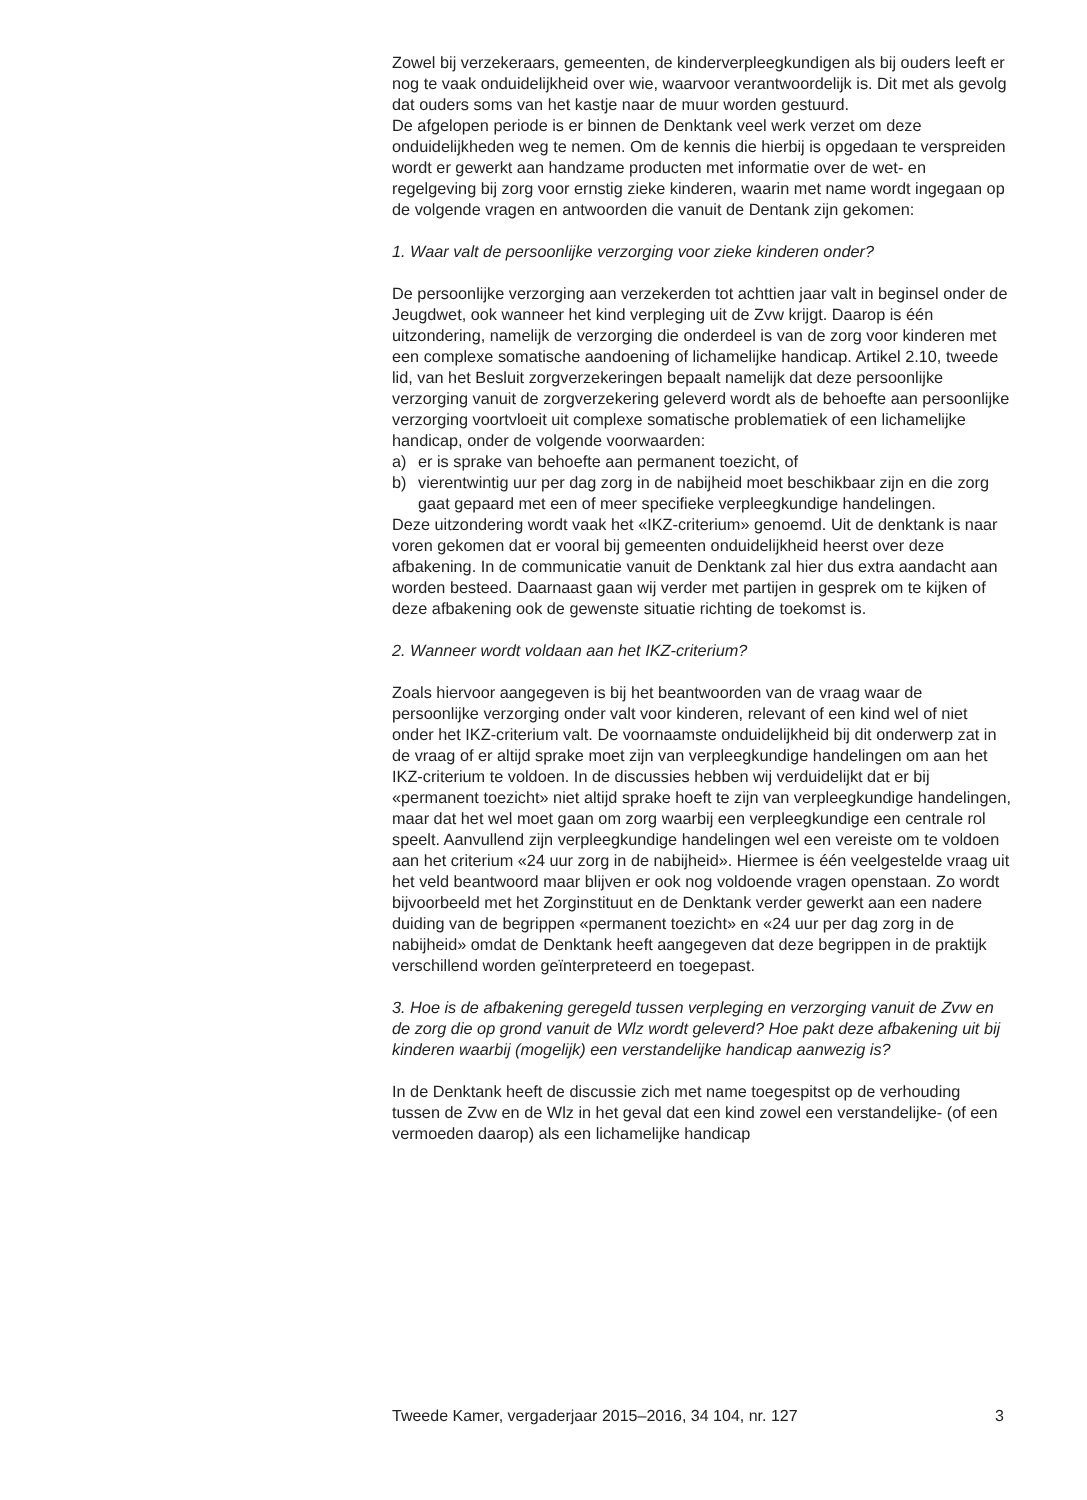Zowel bij verzekeraars, gemeenten, de kinderverpleegkundigen als bij ouders leeft er nog te vaak onduidelijkheid over wie, waarvoor verantwoordelijk is. Dit met als gevolg dat ouders soms van het kastje naar de muur worden gestuurd.
De afgelopen periode is er binnen de Denktank veel werk verzet om deze onduidelijkheden weg te nemen. Om de kennis die hierbij is opgedaan te verspreiden wordt er gewerkt aan handzame producten met informatie over de wet- en regelgeving bij zorg voor ernstig zieke kinderen, waarin met name wordt ingegaan op de volgende vragen en antwoorden die vanuit de Dentank zijn gekomen:
1. Waar valt de persoonlijke verzorging voor zieke kinderen onder?
De persoonlijke verzorging aan verzekerden tot achttien jaar valt in beginsel onder de Jeugdwet, ook wanneer het kind verpleging uit de Zvw krijgt. Daarop is één uitzondering, namelijk de verzorging die onderdeel is van de zorg voor kinderen met een complexe somatische aandoening of lichamelijke handicap. Artikel 2.10, tweede lid, van het Besluit zorgverzekeringen bepaalt namelijk dat deze persoonlijke verzorging vanuit de zorgverzekering geleverd wordt als de behoefte aan persoonlijke verzorging voortvloeit uit complexe somatische problematiek of een lichamelijke handicap, onder de volgende voorwaarden:
a) er is sprake van behoefte aan permanent toezicht, of
b) vierentwintig uur per dag zorg in de nabijheid moet beschikbaar zijn en die zorg gaat gepaard met een of meer specifieke verpleegkundige handelingen.
Deze uitzondering wordt vaak het «IKZ-criterium» genoemd. Uit de denktank is naar voren gekomen dat er vooral bij gemeenten onduidelijkheid heerst over deze afbakening. In de communicatie vanuit de Denktank zal hier dus extra aandacht aan worden besteed. Daarnaast gaan wij verder met partijen in gesprek om te kijken of deze afbakening ook de gewenste situatie richting de toekomst is.
2. Wanneer wordt voldaan aan het IKZ-criterium?
Zoals hiervoor aangegeven is bij het beantwoorden van de vraag waar de persoonlijke verzorging onder valt voor kinderen, relevant of een kind wel of niet onder het IKZ-criterium valt. De voornaamste onduidelijkheid bij dit onderwerp zat in de vraag of er altijd sprake moet zijn van verpleegkundige handelingen om aan het IKZ-criterium te voldoen. In de discussies hebben wij verduidelijkt dat er bij «permanent toezicht» niet altijd sprake hoeft te zijn van verpleegkundige handelingen, maar dat het wel moet gaan om zorg waarbij een verpleegkundige een centrale rol speelt. Aanvullend zijn verpleegkundige handelingen wel een vereiste om te voldoen aan het criterium «24 uur zorg in de nabijheid». Hiermee is één veelgestelde vraag uit het veld beantwoord maar blijven er ook nog voldoende vragen openstaan. Zo wordt bijvoorbeeld met het Zorginstituut en de Denktank verder gewerkt aan een nadere duiding van de begrippen «permanent toezicht» en «24 uur per dag zorg in de nabijheid» omdat de Denktank heeft aangegeven dat deze begrippen in de praktijk verschillend worden geïnterpreteerd en toegepast.
3. Hoe is de afbakening geregeld tussen verpleging en verzorging vanuit de Zvw en de zorg die op grond vanuit de Wlz wordt geleverd? Hoe pakt deze afbakening uit bij kinderen waarbij (mogelijk) een verstandelijke handicap aanwezig is?
In de Denktank heeft de discussie zich met name toegespitst op de verhouding tussen de Zvw en de Wlz in het geval dat een kind zowel een verstandelijke- (of een vermoeden daarop) als een lichamelijke handicap
Tweede Kamer, vergaderjaar 2015–2016, 34 104, nr. 127 3